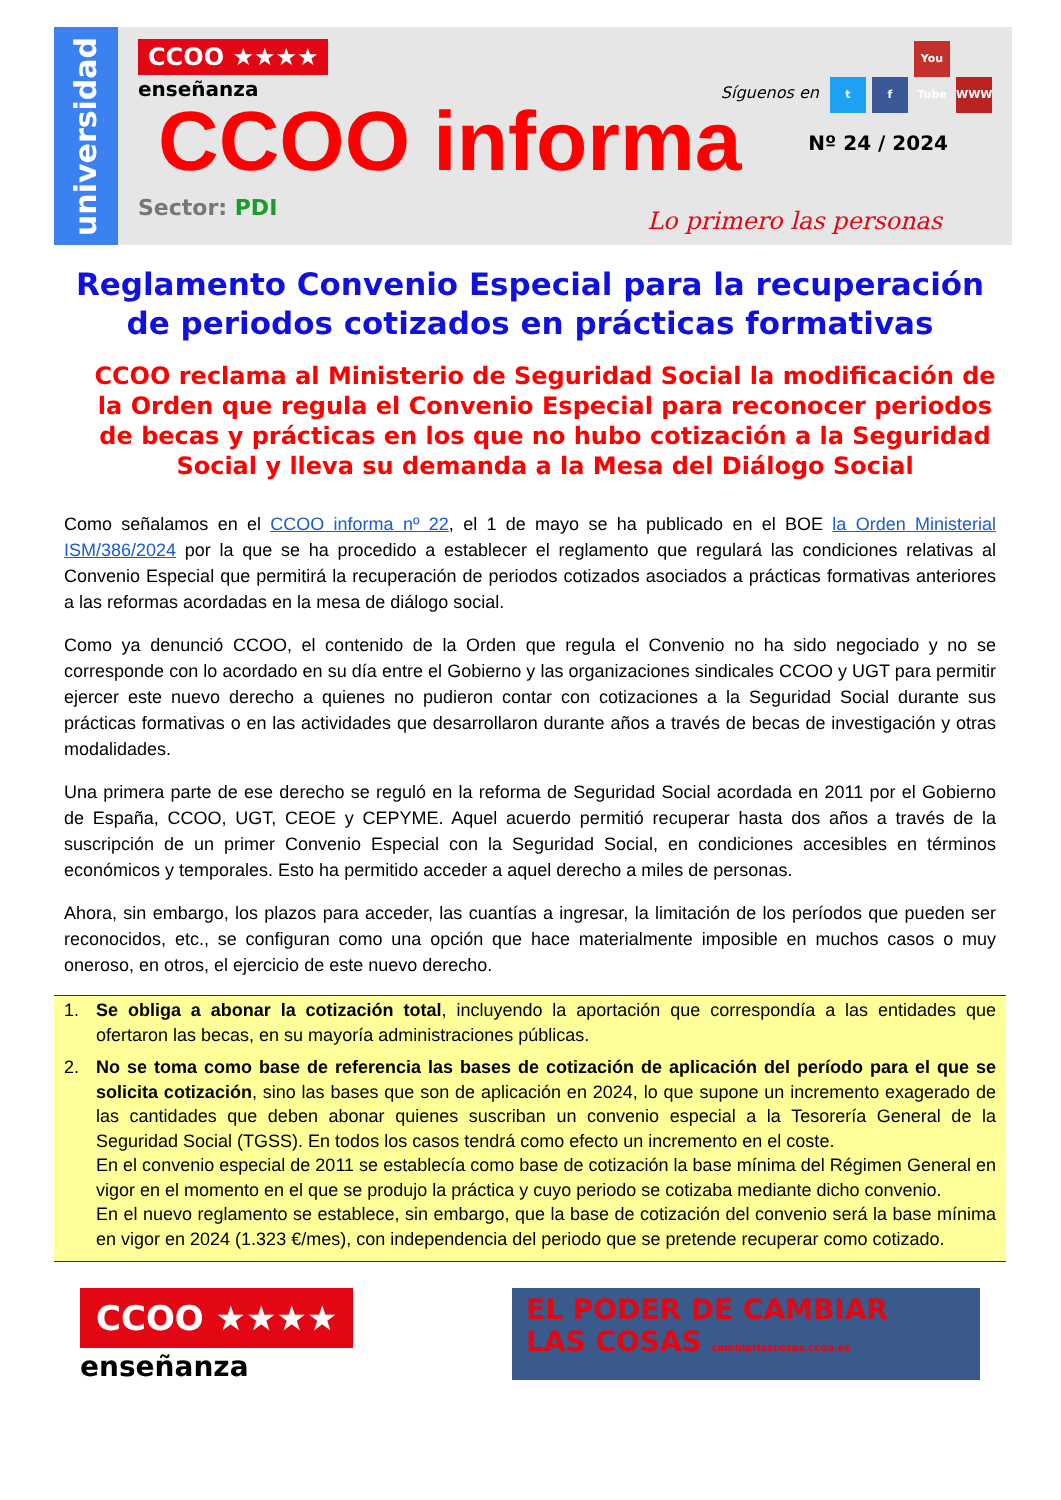universidad
CCOO ★★★★
enseñanza
CCOO informa
Nº 24 / 2024
Síguenos en t f You Tube WWW
Sector: PDI
Lo primero las personas
Reglamento Convenio Especial para la recuperación de periodos cotizados en prácticas formativas
CCOO reclama al Ministerio de Seguridad Social la modificación de la Orden que regula el Convenio Especial para reconocer periodos de becas y prácticas en los que no hubo cotización a la Seguridad Social y lleva su demanda a la Mesa del Diálogo Social
Como señalamos en el CCOO informa nº 22, el 1 de mayo se ha publicado en el BOE la Orden Ministerial ISM/386/2024 por la que se ha procedido a establecer el reglamento que regulará las condiciones relativas al Convenio Especial que permitirá la recuperación de periodos cotizados asociados a prácticas formativas anteriores a las reformas acordadas en la mesa de diálogo social.
Como ya denunció CCOO, el contenido de la Orden que regula el Convenio no ha sido negociado y no se corresponde con lo acordado en su día entre el Gobierno y las organizaciones sindicales CCOO y UGT para permitir ejercer este nuevo derecho a quienes no pudieron contar con cotizaciones a la Seguridad Social durante sus prácticas formativas o en las actividades que desarrollaron durante años a través de becas de investigación y otras modalidades.
Una primera parte de ese derecho se reguló en la reforma de Seguridad Social acordada en 2011 por el Gobierno de España, CCOO, UGT, CEOE y CEPYME. Aquel acuerdo permitió recuperar hasta dos años a través de la suscripción de un primer Convenio Especial con la Seguridad Social, en condiciones accesibles en términos económicos y temporales. Esto ha permitido acceder a aquel derecho a miles de personas.
Ahora, sin embargo, los plazos para acceder, las cuantías a ingresar, la limitación de los períodos que pueden ser reconocidos, etc., se configuran como una opción que hace materialmente imposible en muchos casos o muy oneroso, en otros, el ejercicio de este nuevo derecho.
1. Se obliga a abonar la cotización total, incluyendo la aportación que correspondía a las entidades que ofertaron las becas, en su mayoría administraciones públicas.
2. No se toma como base de referencia las bases de cotización de aplicación del período para el que se solicita cotización, sino las bases que son de aplicación en 2024, lo que supone un incremento exagerado de las cantidades que deben abonar quienes suscriban un convenio especial a la Tesorería General de la Seguridad Social (TGSS). En todos los casos tendrá como efecto un incremento en el coste.
En el convenio especial de 2011 se establecía como base de cotización la base mínima del Régimen General en vigor en el momento en el que se produjo la práctica y cuyo periodo se cotizaba mediante dicho convenio.
En el nuevo reglamento se establece, sin embargo, que la base de cotización del convenio será la base mínima en vigor en 2024 (1.323 €/mes), con independencia del periodo que se pretende recuperar como cotizado.
CCOO ★★★★
enseñanza
EL PODER DE CAMBIAR
LAS COSAS cambiarlascosas.ccoo.es